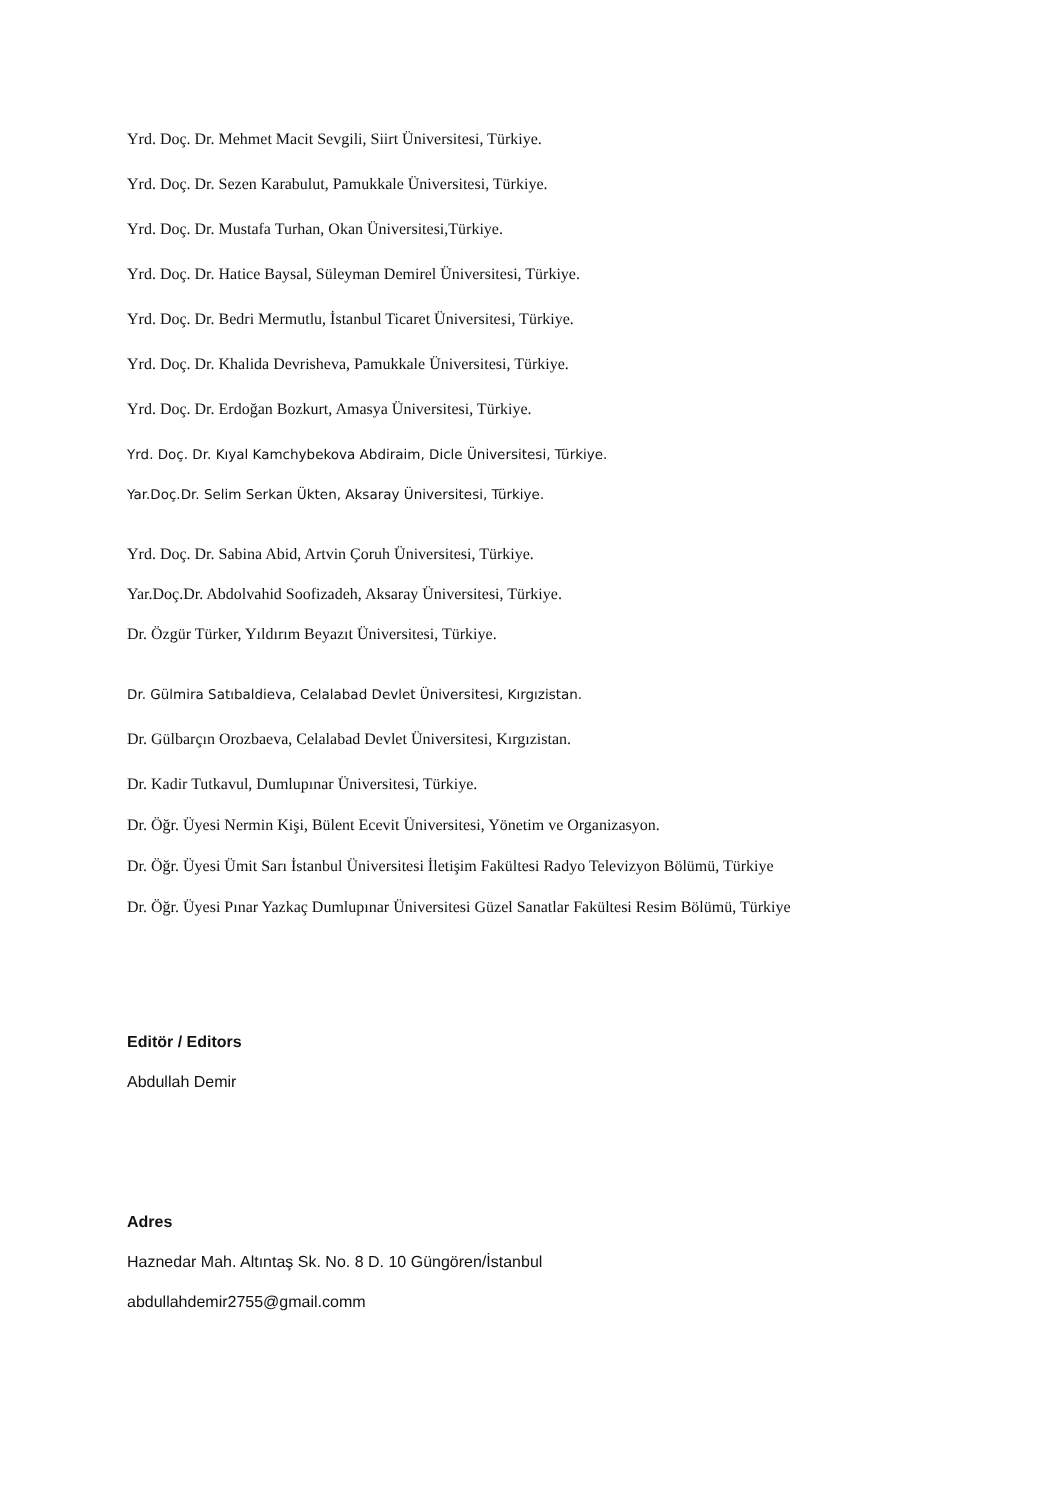Yrd. Doç. Dr. Mehmet Macit Sevgili, Siirt Üniversitesi, Türkiye.
Yrd. Doç. Dr. Sezen Karabulut, Pamukkale Üniversitesi, Türkiye.
Yrd. Doç. Dr. Mustafa Turhan, Okan Üniversitesi,Türkiye.
Yrd. Doç. Dr. Hatice Baysal, Süleyman Demirel Üniversitesi, Türkiye.
Yrd. Doç. Dr. Bedri Mermutlu, İstanbul Ticaret Üniversitesi, Türkiye.
Yrd. Doç. Dr. Khalida Devrisheva, Pamukkale Üniversitesi, Türkiye.
Yrd. Doç. Dr. Erdoğan Bozkurt, Amasya Üniversitesi, Türkiye.
Yrd. Doç. Dr. Kıyal Kamchybekova Abdiraim, Dicle Üniversitesi, Türkiye.
Yar.Doç.Dr. Selim Serkan Ükten, Aksaray Üniversitesi, Türkiye.
Yrd. Doç. Dr. Sabina Abid, Artvin Çoruh Üniversitesi, Türkiye.
Yar.Doç.Dr. Abdolvahid Soofizadeh, Aksaray Üniversitesi, Türkiye.
Dr. Özgür Türker, Yıldırım Beyazıt Üniversitesi, Türkiye.
Dr. Gülmira Satıbaldieva, Celalabad Devlet Üniversitesi, Kırgızistan.
Dr. Gülbarçın Orozbaeva, Celalabad Devlet Üniversitesi, Kırgızistan.
Dr. Kadir Tutkavul, Dumlupınar Üniversitesi, Türkiye.
Dr. Öğr. Üyesi Nermin Kişi, Bülent Ecevit Üniversitesi, Yönetim ve Organizasyon.
Dr. Öğr. Üyesi Ümit Sarı İstanbul Üniversitesi İletişim Fakültesi Radyo Televizyon Bölümü, Türkiye
Dr. Öğr. Üyesi Pınar Yazkaç Dumlupınar Üniversitesi Güzel Sanatlar Fakültesi Resim Bölümü, Türkiye
Editör / Editors
Abdullah Demir
Adres
Haznedar Mah. Altıntaş Sk. No. 8 D. 10 Güngören/İstanbul
abdullahdemir2755@gmail.comm